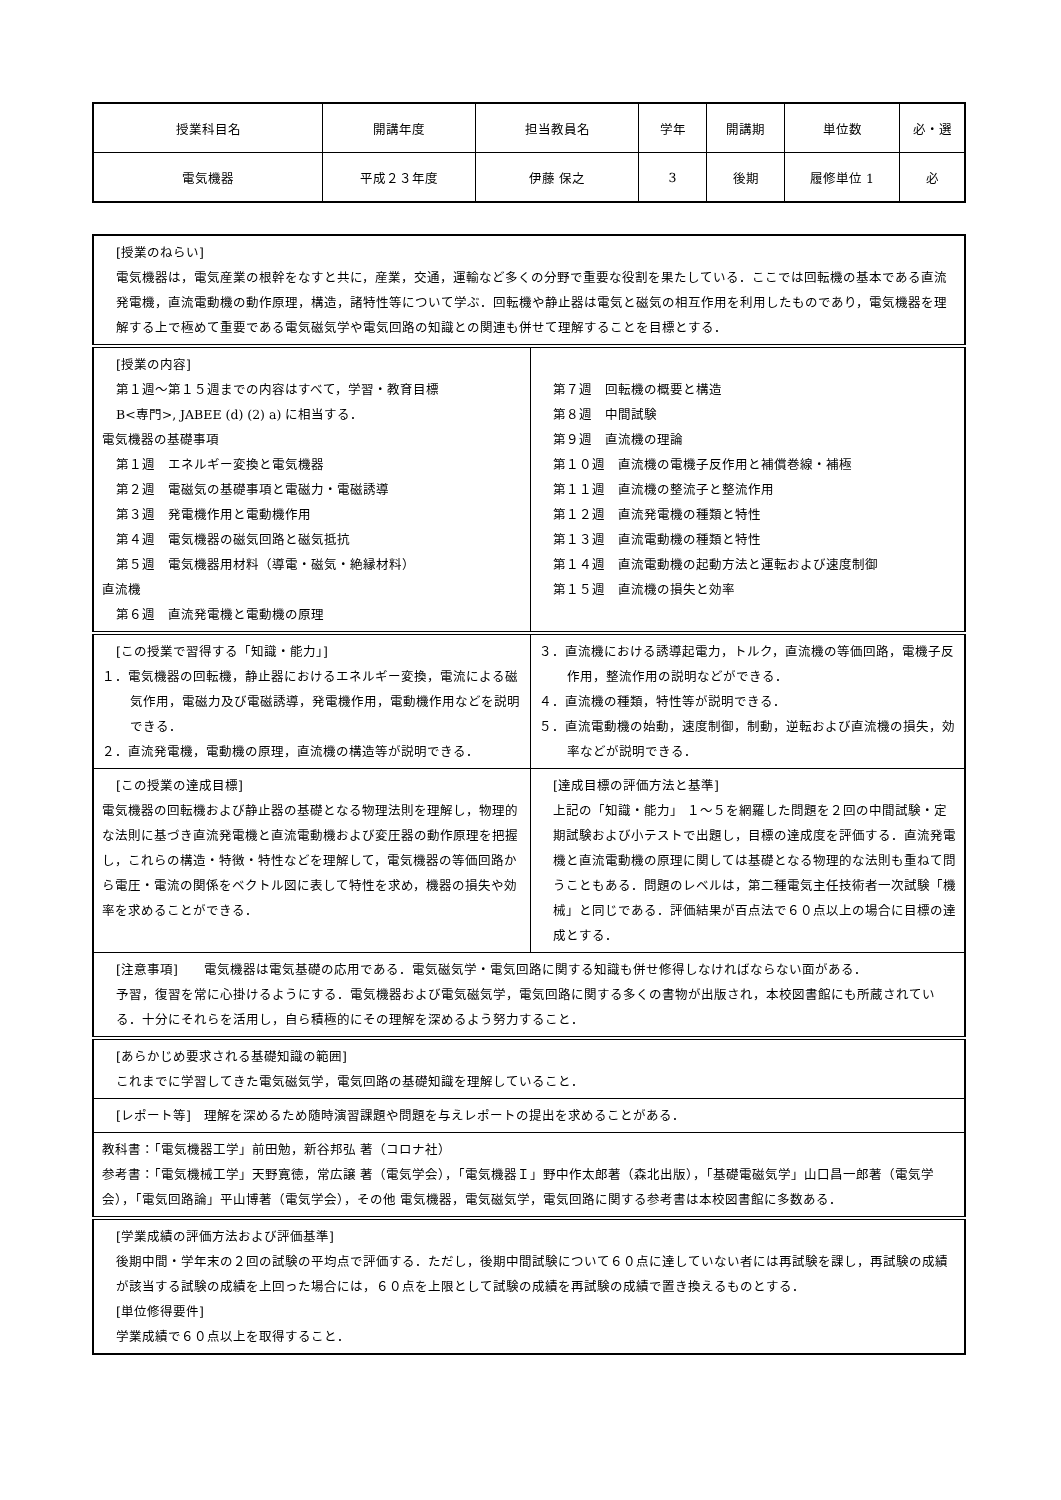| 授業科目名 | 開講年度 | 担当教員名 | 学年 | 開講期 | 単位数 | 必・選 |
| 電気機器 | 平成２３年度 | 伊藤 保之 | 3 | 後期 | 履修単位 1 | 必 |
| [授業のねらい] 電気機器は，電気産業の根幹をなすと共に，産業，交通，運輸など多くの分野で重要な役割を果たしている．ここでは回転機の基本である直流発電機，直流電動機の動作原理，構造，諸特性等について学ぶ．回転機や静止器は電気と磁気の相互作用を利用したものであり，電気機器を理解する上で極めて重要である電気磁気学や電気回路の知識との関連も併せて理解することを目標とする． | |
| [授業の内容] 第１週〜第１５週までの内容はすべて，学習・教育目標 B<専門>, JABEE (d) (2) a) に相当する． 電気機器の基礎事項 第１週 エネルギー変換と電気機器 第２週 電磁気の基礎事項と電磁力・電磁誘導 第３週 発電機作用と電動機作用 第４週 電気機器の磁気回路と磁気抵抗 第５週 電気機器用材料（導電・磁気・絶縁材料） 直流機 第６週 直流発電機と電動機の原理 | 第７週 回転機の概要と構造 第８週 中間試験 第９週 直流機の理論 第１０週 直流機の電機子反作用と補償巻線・補極 第１１週 直流機の整流子と整流作用 第１２週 直流発電機の種類と特性 第１３週 直流電動機の種類と特性 第１４週 直流電動機の起動方法と運転および速度制御 第１５週 直流機の損失と効率 |
| [この授業で習得する「知識・能力」] １．電気機器の回転機，静止器におけるエネルギー変換，電流による磁気作用，電磁力及び電磁誘導，発電機作用，電動機作用などを説明できる． ２．直流発電機，電動機の原理，直流機の構造等が説明できる． | ３．直流機における誘導起電力，トルク，直流機の等価回路，電機子反作用，整流作用の説明などができる． ４．直流機の種類，特性等が説明できる． ５．直流電動機の始動，速度制御，制動，逆転および直流機の損失，効率などが説明できる． |
| [この授業の達成目標] 電気機器の回転機および静止器の基礎となる物理法則を理解し，物理的な法則に基づき直流発電機と直流電動機および変圧器の動作原理を把握し，これらの構造・特徴・特性などを理解して，電気機器の等価回路から電圧・電流の関係をベクトル図に表して特性を求め，機器の損失や効率を求めることができる． | [達成目標の評価方法と基準] 上記の「知識・能力」 １〜５を網羅した問題を２回の中間試験・定期試験および小テストで出題し，目標の達成度を評価する．直流発電機と直流電動機の原理に関しては基礎となる物理的な法則も重ねて問うこともある．問題のレベルは，第二種電気主任技術者一次試験「機械」と同じである．評価結果が百点法で６０点以上の場合に目標の達成とする． |
| [注意事項] 電気機器は電気基礎の応用である．電気磁気学・電気回路に関する知識も併せ修得しなければならない面がある． 予習，復習を常に心掛けるようにする．電気機器および電気磁気学，電気回路に関する多くの書物が出版され，本校図書館にも所蔵されている．十分にそれらを活用し，自ら積極的にその理解を深めるよう努力すること． | |
| [あらかじめ要求される基礎知識の範囲] これまでに学習してきた電気磁気学，電気回路の基礎知識を理解していること． | |
| [レポート等] 理解を深めるため随時演習課題や問題を与えレポートの提出を求めることがある． | |
| 教科書：「電気機器工学」前田勉，新谷邦弘 著（コロナ社） 参考書：「電気機械工学」天野寛徳，常広譲 著（電気学会），「電気機器Ｉ」野中作太郎著（森北出版），「基礎電磁気学」山口昌一郎著（電気学会），「電気回路論」平山博著（電気学会），その他 電気機器，電気磁気学，電気回路に関する参考書は本校図書館に多数ある． | |
| [学業成績の評価方法および評価基準] 後期中間・学年末の２回の試験の平均点で評価する．ただし，後期中間試験について６０点に達していない者には再試験を課し，再試験の成績が該当する試験の成績を上回った場合には，６０点を上限として試験の成績を再試験の成績で置き換えるものとする． [単位修得要件] 学業成績で６０点以上を取得すること． | |